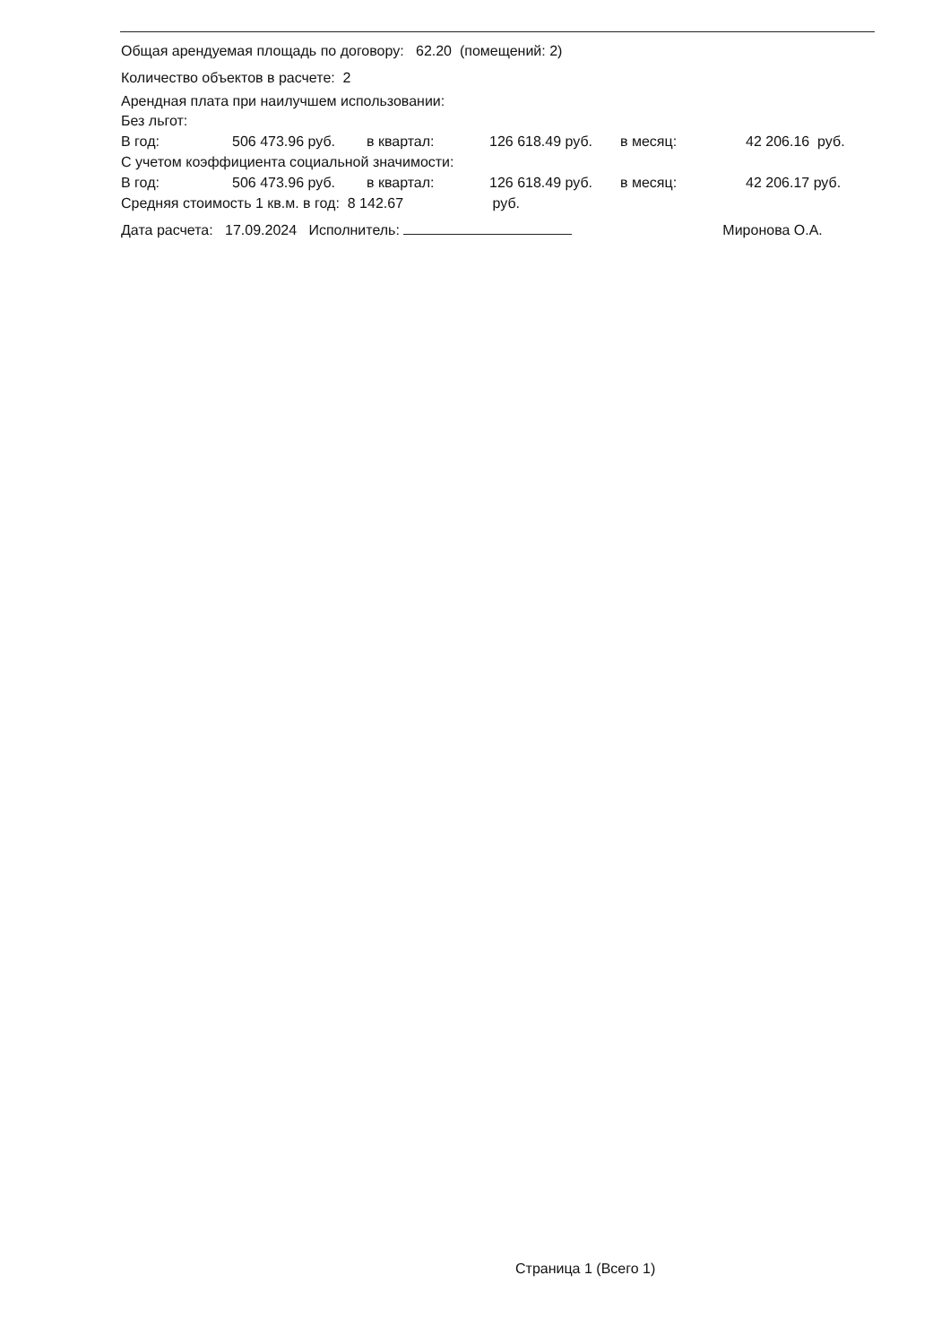Общая арендуемая площадь по договору: 62.20 (помещений: 2)
Количество объектов в расчете: 2
Арендная плата при наилучшем использовании:
Без льгот:
| В год: | 506 473.96 руб. | в квартал: | 126 618.49 руб. | в месяц: | 42 206.16 руб. |
С учетом коэффициента социальной значимости:
| В год: | 506 473.96 руб. | в квартал: | 126 618.49 руб. | в месяц: | 42 206.17 руб. |
Средняя стоимость 1 кв.м. в год: 8 142.67 руб.
Дата расчета: 17.09.2024 Исполнитель: Миронова О.А.
Страница 1 (Всего 1)